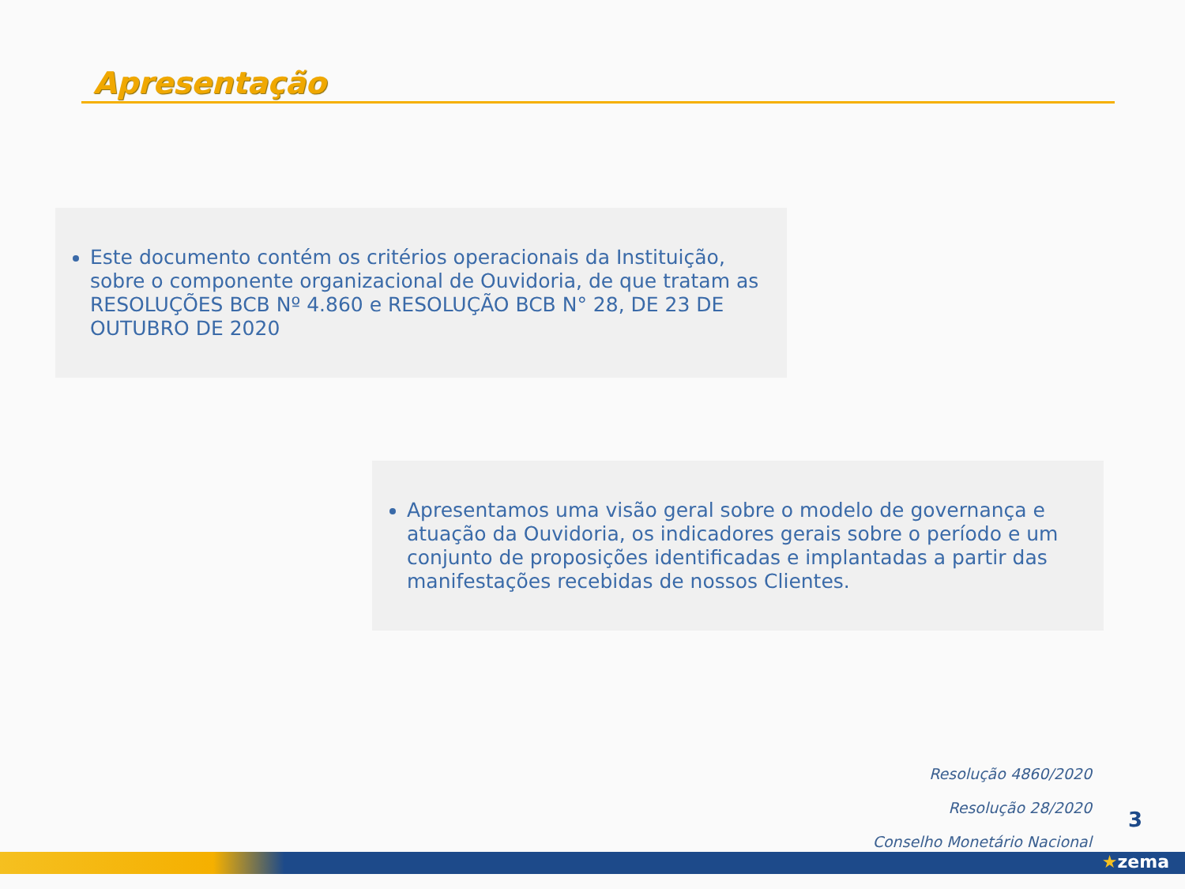Apresentação
Este documento contém os critérios operacionais da Instituição, sobre o componente organizacional de Ouvidoria, de que tratam as RESOLUÇÕES BCB Nº 4.860 e RESOLUÇÃO BCB N° 28, DE 23 DE OUTUBRO DE 2020
Apresentamos uma visão geral sobre o modelo de governança e atuação da Ouvidoria, os indicadores gerais sobre o período e um conjunto de proposições identificadas e implantadas a partir das manifestações recebidas de nossos Clientes.
Resolução 4860/2020
Resolução 28/2020
Conselho Monetário Nacional
3
★zema